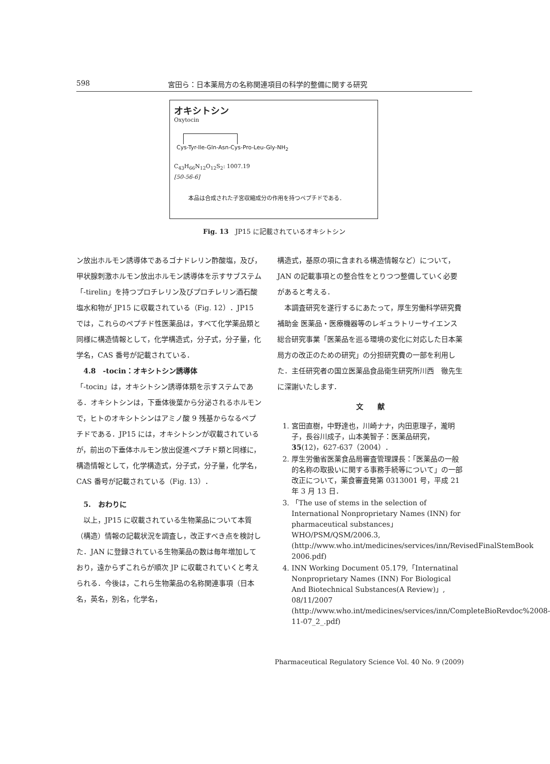598 宮田ら：日本薬局方の名称関連項目の科学的整備に関する研究
オキシトシン
Oxytocin
Cys-Tyr-Ile-Gln-Asn-Cys-Pro-Leu-Gly-NH<sub>2</sub>
C<sub>43</sub>H<sub>66</sub>N<sub>12</sub>O<sub>12</sub>S<sub>2</sub>: 1007.19
[50-56-6]
本品は合成された子宮収縮成分の作用を持つペプチドである．
Fig. 13　JP15 に記載されているオキシトシン
ン放出ホルモン誘導体であるゴナドレリン酢酸塩，及び，甲状腺刺激ホルモン放出ホルモン誘導体を示すサブステム「-tirelin」を持つプロチレリン及びプロチレリン酒石酸塩水和物が JP15 に収載されている（Fig. 12）．JP15 では，これらのペプチド性医薬品は，すべて化学薬品類と同様に構造情報として，化学構造式，分子式，分子量，化学名，CAS 番号が記載されている．
　4.8　-tocin：オキシトシン誘導体
「-tocin」は，オキシトシン誘導体類を示すステムである．オキシトシンは，下垂体後葉から分泌されるホルモンで，ヒトのオキシトシンはアミノ酸 9 残基からなるペプチドである．JP15 には，オキシトシンが収載されているが，前出の下垂体ホルモン放出促進ペプチド類と同様に，構造情報として，化学構造式，分子式，分子量，化学名，CAS 番号が記載されている（Fig. 13）．
　5.　おわりに
　以上，JP15 に収載されている生物薬品について本質（構造）情報の記載状況を調査し，改正すべき点を検討した．JAN に登録されている生物薬品の数は毎年増加しており，遠からずこれらが順次 JP に収載されていくと考えられる．今後は，これら生物薬品の名称関連事項（日本名，英名，別名，化学名，
構造式，基原の項に含まれる構造情報など）について，JAN の記載事項との整合性をとりつつ整備していく必要があると考える．
　本調査研究を遂行するにあたって，厚生労働科学研究費補助金 医薬品・医療機器等のレギュラトリーサイエンス総合研究事業「医薬品を巡る環境の変化に対応した日本薬局方の改正のための研究」の分担研究費の一部を利用した．主任研究者の国立医薬品食品衛生研究所川西　徹先生に深謝いたします．
文　　献
1. 宮田直樹，中野達也，川崎ナナ，内田恵理子，瀧明子，長谷川成子，山本美智子：医薬品研究，35(12)，627-637（2004）．
2. 厚生労働省医薬食品局審査管理課長：「医薬品の一般的名称の取扱いに関する事務手続等について」の一部改正について，薬食審査発第 0313001 号，平成 21 年 3 月 13 日．
3. 「The use of stems in the selection of International Nonproprietary Names (INN) for pharmaceutical substances」WHO/PSM/QSM/2006.3, (http://www.who.int/medicines/services/inn/RevisedFinalStemBook 2006.pdf)
4. INN Working Document 05.179,「Internatinal Nonproprietary Names (INN) For Biological And Biotechnical Substances(A Review)」, 08/11/2007 (http://www.who.int/medicines/services/inn/CompleteBioRevdoc%2008-11-07_2_.pdf)
Pharmaceutical Regulatory Science Vol. 40 No. 9 (2009)